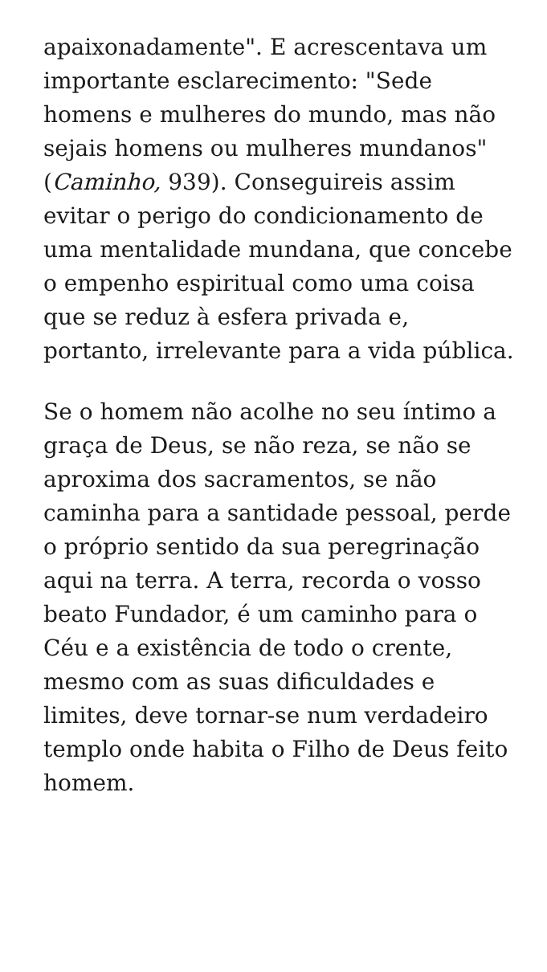apaixonadamente". E acrescentava um importante esclarecimento: "Sede homens e mulheres do mundo, mas não sejais homens ou mulheres mundanos" (Caminho, 939). Conseguireis assim evitar o perigo do condicionamento de uma mentalidade mundana, que concebe o empenho espiritual como uma coisa que se reduz à esfera privada e, portanto, irrelevante para a vida pública.
Se o homem não acolhe no seu íntimo a graça de Deus, se não reza, se não se aproxima dos sacramentos, se não caminha para a santidade pessoal, perde o próprio sentido da sua peregrinação aqui na terra. A terra, recorda o vosso beato Fundador, é um caminho para o Céu e a existência de todo o crente, mesmo com as suas dificuldades e limites, deve tornar-se num verdadeiro templo onde habita o Filho de Deus feito homem.